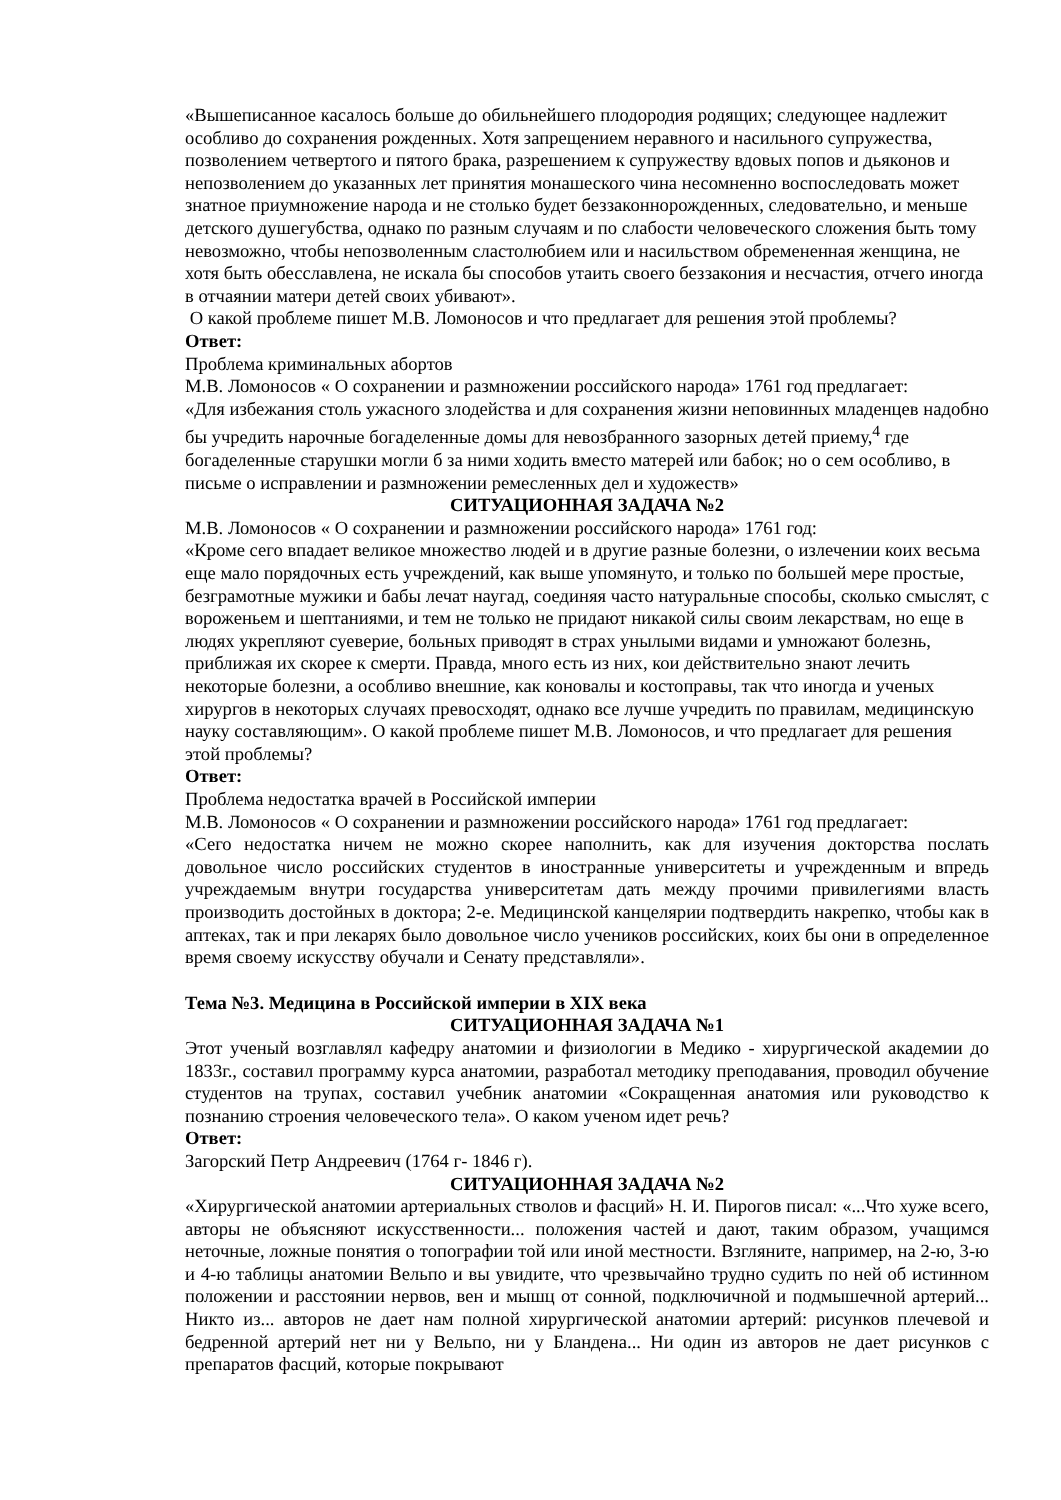«Вышеписанное касалось больше до обильнейшего плодородия родящих; следующее надлежит особливо до сохранения рожденных. Хотя запрещением неравного и насильного супружества, позволением четвертого и пятого брака, разрешением к супружеству вдовых попов и дьяконов и непозволением до указанных лет принятия монашеского чина несомненно воспоследовать может знатное приумножение народа и не столько будет беззаконнорожденных, следовательно, и меньше детского душегубства, однако по разным случаям и по слабости человеческого сложения быть тому невозможно, чтобы непозволенным сластолюбием или и насильством обремененная женщина, не хотя быть обесславлена, не искала бы способов утаить своего беззакония и несчастия, отчего иногда в отчаянии матери детей своих убивают».
О какой проблеме пишет М.В. Ломоносов и что предлагает для решения этой проблемы?
Ответ:
Проблема криминальных абортов
М.В. Ломоносов « О сохранении и размножении российского народа» 1761 год предлагает:
«Для избежания столь ужасного злодейства и для сохранения жизни неповинных младенцев надобно бы учредить нарочные богаделенные домы для невозбранного зазорных детей приему,<sup>4</sup> где богаделенные старушки могли б за ними ходить вместо матерей или бабок; но о сем особливо, в письме о исправлении и размножении ремесленных дел и художеств»
СИТУАЦИОННАЯ ЗАДАЧА №2
М.В. Ломоносов « О сохранении и размножении российского народа» 1761 год:
«Кроме сего впадает великое множество людей и в другие разные болезни, о излечении коих весьма еще мало порядочных есть учреждений, как выше упомянуто, и только по большей мере простые, безграмотные мужики и бабы лечат наугад, соединяя часто натуральные способы, сколько смыслят, с вороженьем и шептаниями, и тем не только не придают никакой силы своим лекарствам, но еще в людях укрепляют суеверие, больных приводят в страх унылыми видами и умножают болезнь, приближая их скорее к смерти. Правда, много есть из них, кои действительно знают лечить некоторые болезни, а особливо внешние, как коновалы и костоправы, так что иногда и ученых хирургов в некоторых случаях превосходят, однако все лучше учредить по правилам, медицинскую науку составляющим». О какой проблеме пишет М.В. Ломоносов, и что предлагает для решения этой проблемы?
Ответ:
Проблема недостатка врачей в Российской империи
М.В. Ломоносов « О сохранении и размножении российского народа» 1761 год предлагает:
«Сего недостатка ничем не можно скорее наполнить, как для изучения докторства послать довольное число российских студентов в иностранные университеты и учрежденным и впредь учреждаемым внутри государства университетам дать между прочими привилегиями власть производить достойных в доктора; 2-е. Медицинской канцелярии подтвердить накрепко, чтобы как в аптеках, так и при лекарях было довольное число учеников российских, коих бы они в определенное время своему искусству обучали и Сенату представляли».
Тема №3. Медицина в Российской империи в XIX века
СИТУАЦИОННАЯ ЗАДАЧА №1
Этот ученый возглавлял кафедру анатомии и физиологии в Медико - хирургической академии до 1833г., составил программу курса анатомии, разработал методику преподавания, проводил обучение студентов на трупах, составил учебник анатомии «Сокращенная анатомия или руководство к познанию строения человеческого тела». О каком ученом идет речь?
Ответ:
Загорский Петр Андреевич (1764 г- 1846 г).
СИТУАЦИОННАЯ ЗАДАЧА №2
«Хирургической анатомии артериальных стволов и фасций» Н. И. Пирогов писал: «...Что хуже всего, авторы не объясняют искусственности... положения частей и дают, таким образом, учащимся неточные, ложные понятия о топографии той или иной местности. Взгляните, например, на 2-ю, 3-ю и 4-ю таблицы анатомии Вельпо и вы увидите, что чрезвычайно трудно судить по ней об истинном положении и расстоянии нервов, вен и мышц от сонной, подключичной и подмышечной артерий... Никто из... авторов не дает нам полной хирургической анатомии артерий: рисунков плечевой и бедренной артерий нет ни у Вельпо, ни у Бландена... Ни один из авторов не дает рисунков с препаратов фасций, которые покрывают